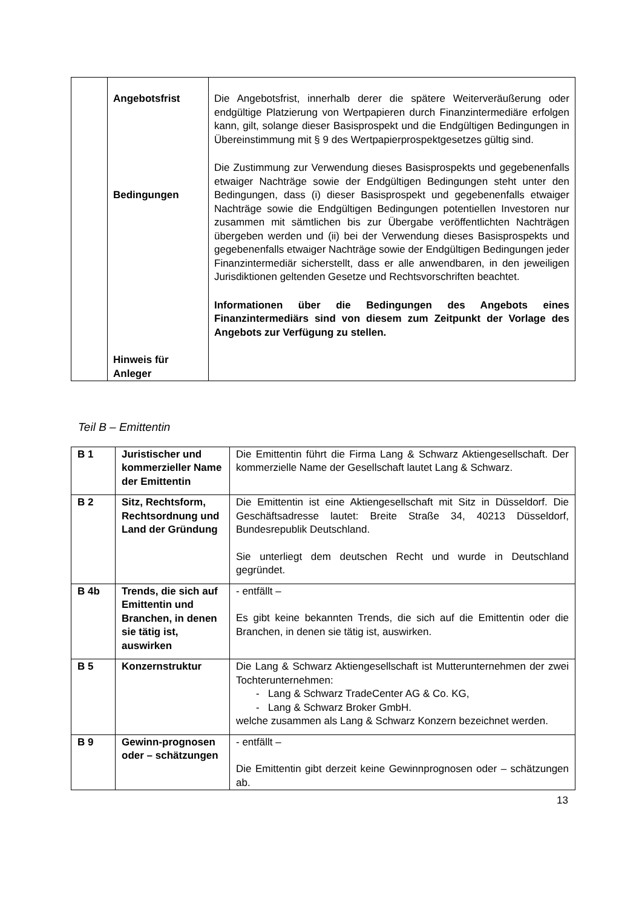| | Angebotsfrist Bedingungen Hinweis für Anleger | Die Angebotsfrist, innerhalb derer die spätere Weiterveräußerung oder endgültige Platzierung von Wertpapieren durch Finanzintermediäre erfolgen kann, gilt, solange dieser Basisprospekt und die Endgültigen Bedingungen in Übereinstimmung mit § 9 des Wertpapierprospektgesetzes gültig sind. Die Zustimmung zur Verwendung dieses Basisprospekts und gegebenenfalls etwaiger Nachträge sowie der Endgültigen Bedingungen steht unter den Bedingungen, dass (i) dieser Basisprospekt und gegebenenfalls etwaiger Nachträge sowie die Endgültigen Bedingungen potentiellen Investoren nur zusammen mit sämtlichen bis zur Übergabe veröffentlichten Nachträgen übergeben werden und (ii) bei der Verwendung dieses Basisprospekts und gegebenenfalls etwaiger Nachträge sowie der Endgültigen Bedingungen jeder Finanzintermediär sicherstellt, dass er alle anwendbaren, in den jeweiligen Jurisdiktionen geltenden Gesetze und Rechtsvorschriften beachtet. Informationen über die Bedingungen des Angebots eines Finanzintermediärs sind von diesem zum Zeitpunkt der Vorlage des Angebots zur Verfügung zu stellen. |
Teil B – Emittentin
| B 1 | Juristischer und kommerzieller Name der Emittentin | Die Emittentin führt die Firma Lang & Schwarz Aktiengesellschaft. Der kommerzielle Name der Gesellschaft lautet Lang & Schwarz. |
| B 2 | Sitz, Rechtsform, Rechtsordnung und Land der Gründung | Die Emittentin ist eine Aktiengesellschaft mit Sitz in Düsseldorf. Die Geschäftsadresse lautet: Breite Straße 34, 40213 Düsseldorf, Bundesrepublik Deutschland. Sie unterliegt dem deutschen Recht und wurde in Deutschland gegründet. |
| B 4b | Trends, die sich auf Emittentin und Branchen, in denen sie tätig ist, auswirken | - entfällt – Es gibt keine bekannten Trends, die sich auf die Emittentin oder die Branchen, in denen sie tätig ist, auswirken. |
| B 5 | Konzernstruktur | Die Lang & Schwarz Aktiengesellschaft ist Mutterunternehmen der zwei Tochterunternehmen: - Lang & Schwarz TradeCenter AG & Co. KG, - Lang & Schwarz Broker GmbH. welche zusammen als Lang & Schwarz Konzern bezeichnet werden. |
| B 9 | Gewinn-prognosen oder – schätzungen | - entfällt – Die Emittentin gibt derzeit keine Gewinnprognosen oder – schätzungen ab. |
13